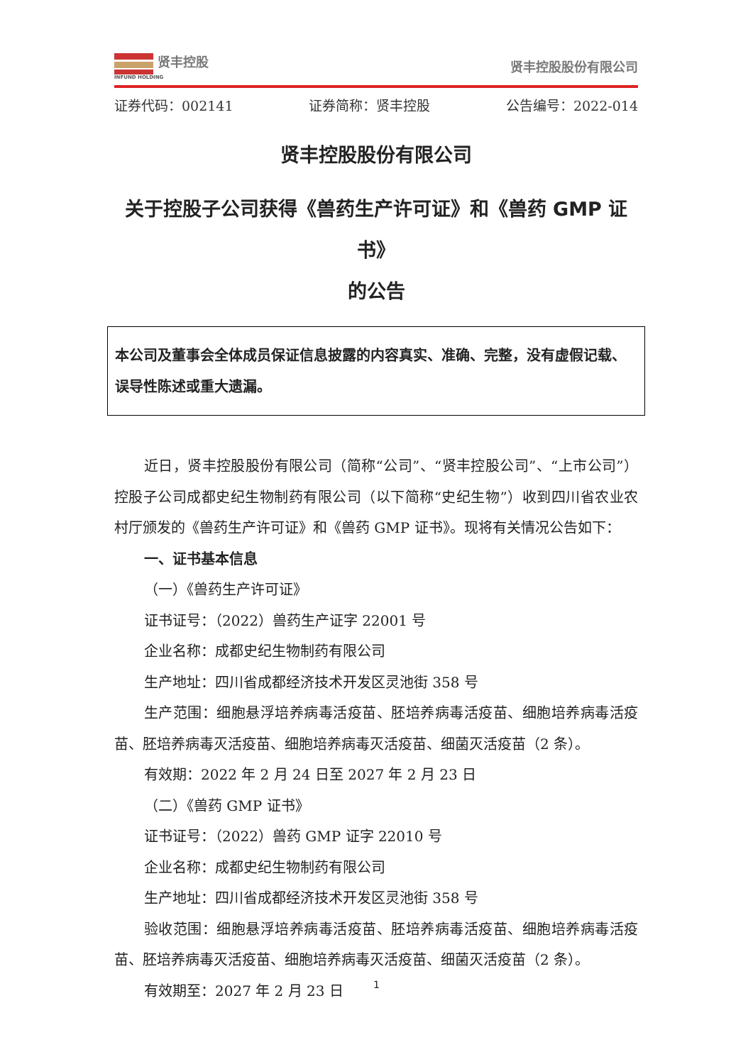贤丰控股
INFUND HOLDING
贤丰控股股份有限公司
证券代码：002141 证券简称：贤丰控股 公告编号：2022-014
贤丰控股股份有限公司
关于控股子公司获得《兽药生产许可证》和《兽药 GMP 证书》
的公告
本公司及董事会全体成员保证信息披露的内容真实、准确、完整，没有虚假记载、误导性陈述或重大遗漏。
近日，贤丰控股股份有限公司（简称“公司”、“贤丰控股公司”、“上市公司”）控股子公司成都史纪生物制药有限公司（以下简称“史纪生物”）收到四川省农业农村厅颁发的《兽药生产许可证》和《兽药 GMP 证书》。现将有关情况公告如下：
一、证书基本信息
（一）《兽药生产许可证》
证书证号：（2022）兽药生产证字 22001 号
企业名称：成都史纪生物制药有限公司
生产地址：四川省成都经济技术开发区灵池街 358 号
生产范围：细胞悬浮培养病毒活疫苗、胚培养病毒活疫苗、细胞培养病毒活疫苗、胚培养病毒灭活疫苗、细胞培养病毒灭活疫苗、细菌灭活疫苗（2 条）。
有效期：2022 年 2 月 24 日至 2027 年 2 月 23 日
（二）《兽药 GMP 证书》
证书证号：（2022）兽药 GMP 证字 22010 号
企业名称：成都史纪生物制药有限公司
生产地址：四川省成都经济技术开发区灵池街 358 号
验收范围：细胞悬浮培养病毒活疫苗、胚培养病毒活疫苗、细胞培养病毒活疫苗、胚培养病毒灭活疫苗、细胞培养病毒灭活疫苗、细菌灭活疫苗（2 条）。
有效期至：2027 年 2 月 23 日
1